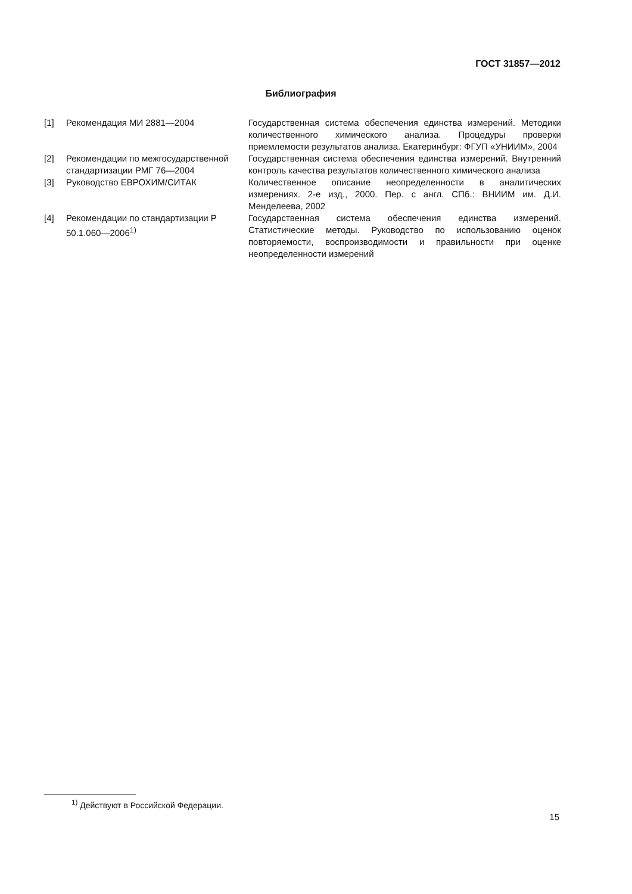ГОСТ 31857—2012
Библиография
[1] Рекомендация МИ 2881—2004 Государственная система обеспечения единства измерений. Методики количественного химического анализа. Процедуры проверки приемлемости результатов анализа. Екатеринбург: ФГУП «УНИИМ», 2004
[2] Рекомендации по межгосударственной стандартизации РМГ 76—2004
Государственная система обеспечения единства измерений. Внутренний контроль качества результатов количественного химического анализа
[3] Руководство ЕВРОХИМ/СИТАК Количественное описание неопределенности в аналитических измерениях. 2-е изд., 2000. Пер. с англ. СПб.: ВНИИМ им. Д.И. Менделеева, 2002
[4] Рекомендации по стандартизации Р 50.1.060—2006<sup>1)</sup>
Государственная система обеспечения единства измерений. Статистические методы. Руководство по использованию оценок повторяемости, воспроизводимости и правильности при оценке неопределенности измерений
<sup>1)</sup> Действуют в Российской Федерации.
15